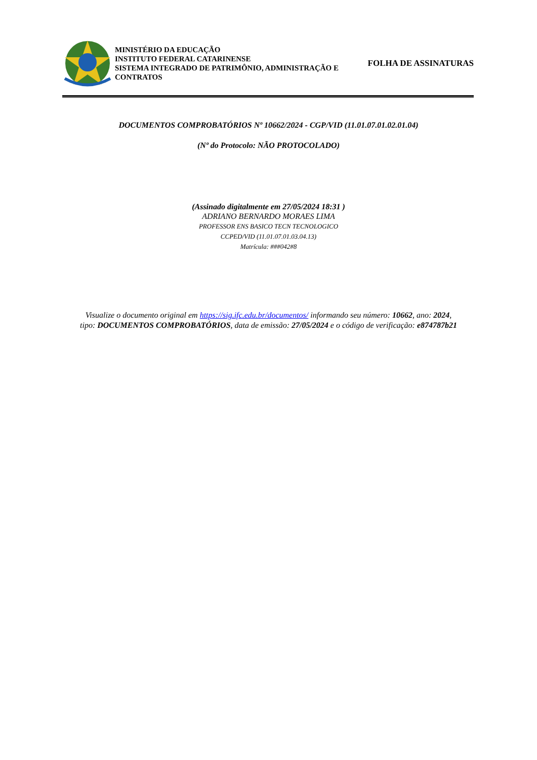MINISTÉRIO DA EDUCAÇÃO
INSTITUTO FEDERAL CATARINENSE
SISTEMA INTEGRADO DE PATRIMÔNIO, ADMINISTRAÇÃO E CONTRATOS
FOLHA DE ASSINATURAS
DOCUMENTOS COMPROBATÓRIOS Nº 10662/2024 - CGP/VID (11.01.07.01.02.01.04)
(Nº do Protocolo: NÃO PROTOCOLADO)
(Assinado digitalmente em 27/05/2024 18:31 )
ADRIANO BERNARDO MORAES LIMA
PROFESSOR ENS BASICO TECN TECNOLOGICO
CCPED/VID (11.01.07.01.03.04.13)
Matrícula: ###042#8
Visualize o documento original em https://sig.ifc.edu.br/documentos/ informando seu número: 10662, ano: 2024,
tipo: DOCUMENTOS COMPROBATÓRIOS, data de emissão: 27/05/2024 e o código de verificação: e874787b21